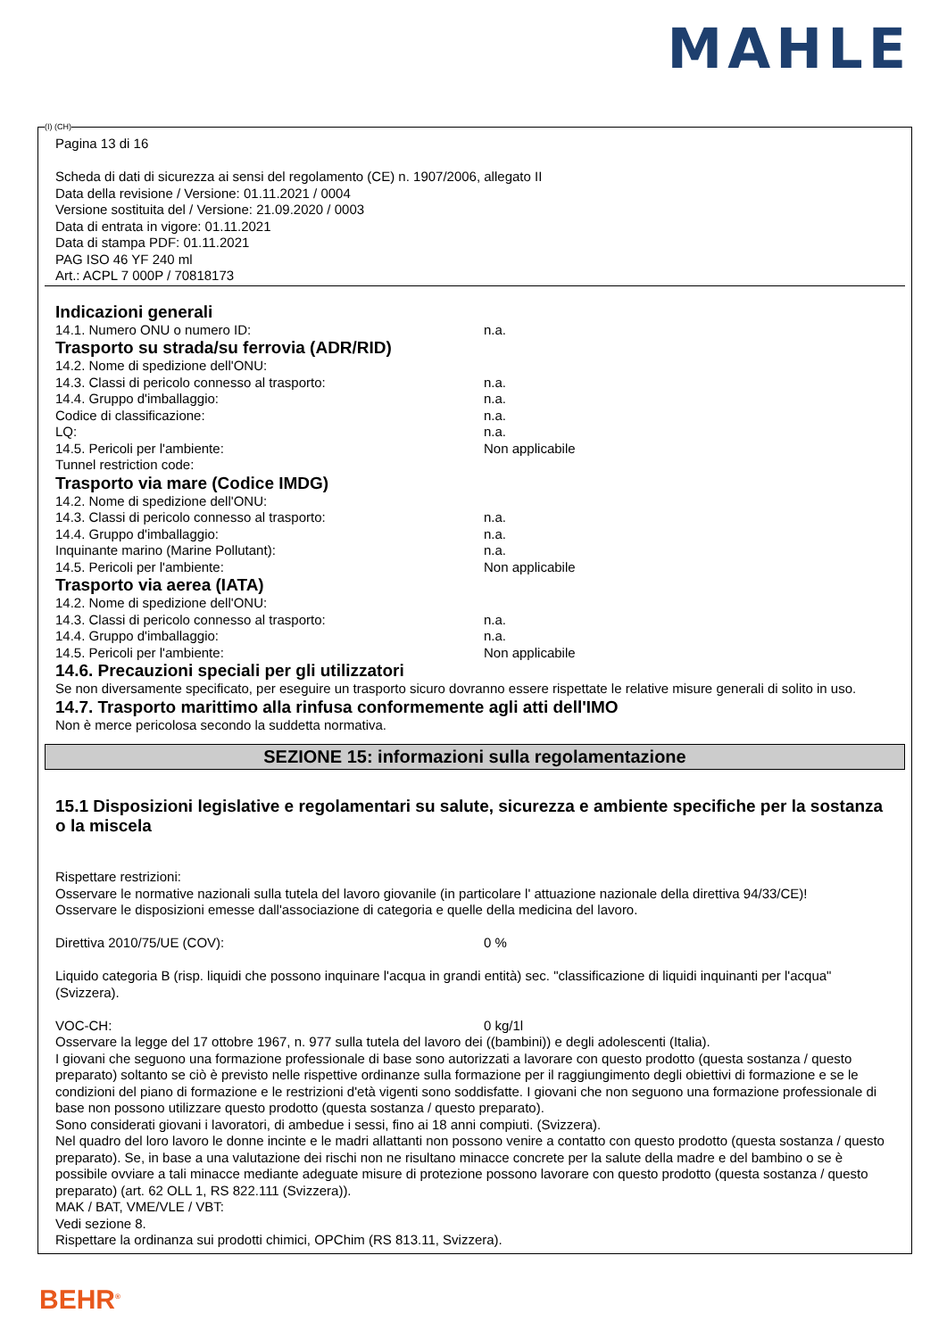MAHLE
(I) (CH)
Pagina 13 di 16
Scheda di dati di sicurezza ai sensi del regolamento (CE) n. 1907/2006, allegato II
Data della revisione / Versione: 01.11.2021 / 0004
Versione sostituita del / Versione: 21.09.2020 / 0003
Data di entrata in vigore: 01.11.2021
Data di stampa PDF: 01.11.2021
PAG ISO 46 YF 240 ml
Art.: ACPL 7 000P / 70818173
Indicazioni generali
14.1. Numero ONU o numero ID: n.a.
Trasporto su strada/su ferrovia (ADR/RID)
14.2. Nome di spedizione dell'ONU:
14.3. Classi di pericolo connesso al trasporto: n.a.
14.4. Gruppo d'imballaggio: n.a.
Codice di classificazione: n.a.
LQ: n.a.
14.5. Pericoli per l'ambiente: Non applicabile
Tunnel restriction code:
Trasporto via mare (Codice IMDG)
14.2. Nome di spedizione dell'ONU:
14.3. Classi di pericolo connesso al trasporto: n.a.
14.4. Gruppo d'imballaggio: n.a.
Inquinante marino (Marine Pollutant): n.a.
14.5. Pericoli per l'ambiente: Non applicabile
Trasporto via aerea (IATA)
14.2. Nome di spedizione dell'ONU:
14.3. Classi di pericolo connesso al trasporto: n.a.
14.4. Gruppo d'imballaggio: n.a.
14.5. Pericoli per l'ambiente: Non applicabile
14.6. Precauzioni speciali per gli utilizzatori
Se non diversamente specificato, per eseguire un trasporto sicuro dovranno essere rispettate le relative misure generali di solito in uso.
14.7. Trasporto marittimo alla rinfusa conformemente agli atti dell'IMO
Non è merce pericolosa secondo la suddetta normativa.
SEZIONE 15: informazioni sulla regolamentazione
15.1 Disposizioni legislative e regolamentari su salute, sicurezza e ambiente specifiche per la sostanza o la miscela
Rispettare restrizioni:
Osservare le normative nazionali sulla tutela del lavoro giovanile (in particolare l' attuazione nazionale della direttiva 94/33/CE)!
Osservare le disposizioni emesse dall'associazione di categoria e quelle della medicina del lavoro.
Direttiva 2010/75/UE (COV): 0 %
Liquido categoria B (risp. liquidi che possono inquinare l'acqua in grandi entità) sec. "classificazione di liquidi inquinanti per l'acqua" (Svizzera).
VOC-CH: 0 kg/1l
Osservare la legge del 17 ottobre 1967, n. 977 sulla tutela del lavoro dei ((bambini)) e degli adolescenti (Italia).
I giovani che seguono una formazione professionale di base sono autorizzati a lavorare con questo prodotto (questa sostanza / questo preparato) soltanto se ciò è previsto nelle rispettive ordinanze sulla formazione per il raggiungimento degli obiettivi di formazione e se le condizioni del piano di formazione e le restrizioni d'età vigenti sono soddisfatte. I giovani che non seguono una formazione professionale di base non possono utilizzare questo prodotto (questa sostanza / questo preparato).
Sono considerati giovani i lavoratori, di ambedue i sessi, fino ai 18 anni compiuti. (Svizzera).
Nel quadro del loro lavoro le donne incinte e le madri allattanti non possono venire a contatto con questo prodotto (questa sostanza / questo preparato). Se, in base a una valutazione dei rischi non ne risultano minacce concrete per la salute della madre e del bambino o se è possibile ovviare a tali minacce mediante adeguate misure di protezione possono lavorare con questo prodotto (questa sostanza / questo preparato) (art. 62 OLL 1, RS 822.111 (Svizzera)).
MAK / BAT, VME/VLE / VBT:
Vedi sezione 8.
Rispettare la ordinanza sui prodotti chimici, OPChim (RS 813.11, Svizzera).
BEHR<sup>®</sup>